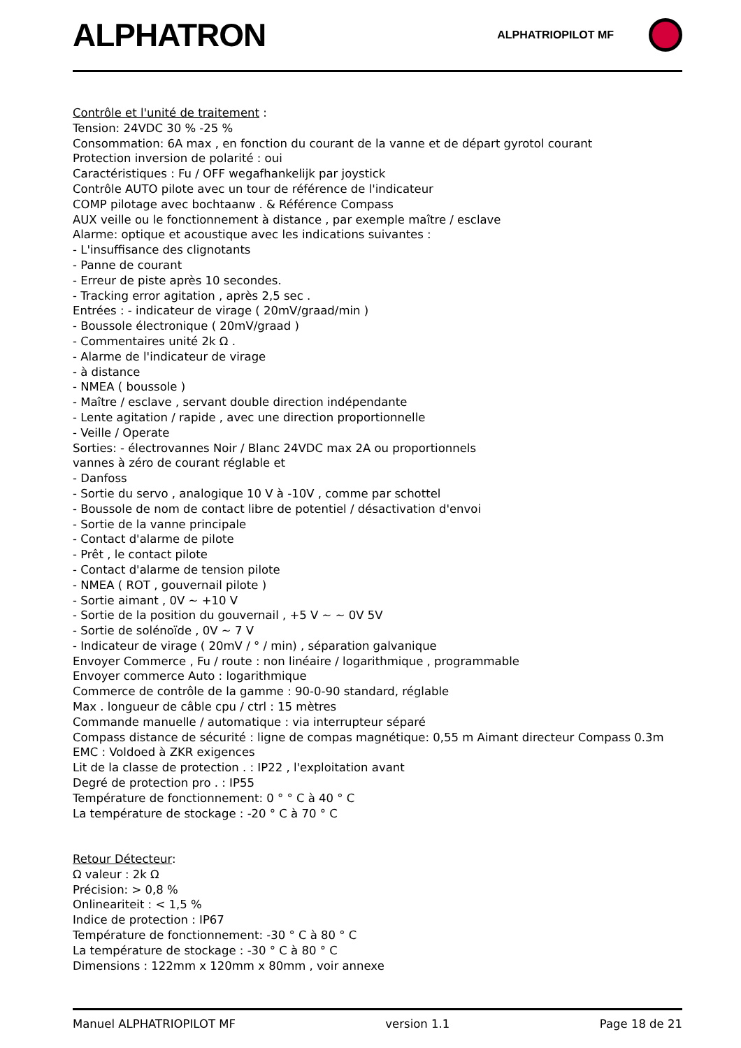ALPHATRON
ALPHATRIOPILOT MF
Contrôle et l'unité de traitement :
Tension: 24VDC 30 % -25 %
Consommation: 6A max , en fonction du courant de la vanne et de départ gyrotol courant
Protection inversion de polarité : oui
Caractéristiques : Fu / OFF wegafhankelijk par joystick
Contrôle AUTO pilote avec un tour de référence de l'indicateur
COMP pilotage avec bochtaanw . & Référence Compass
AUX veille ou le fonctionnement à distance , par exemple maître / esclave
Alarme: optique et acoustique avec les indications suivantes :
- L'insuffisance des clignotants
- Panne de courant
- Erreur de piste après 10 secondes.
- Tracking error agitation , après 2,5 sec .
Entrées : - indicateur de virage ( 20mV/graad/min )
- Boussole électronique ( 20mV/graad )
- Commentaires unité 2k Ω .
- Alarme de l'indicateur de virage
- à distance
- NMEA ( boussole )
- Maître / esclave , servant double direction indépendante
- Lente agitation / rapide , avec une direction proportionnelle
- Veille / Operate
Sorties: - électrovannes Noir / Blanc 24VDC max 2A ou proportionnels
vannes à zéro de courant réglable et
- Danfoss
- Sortie du servo , analogique 10 V à -10V , comme par schottel
- Boussole de nom de contact libre de potentiel / désactivation d'envoi
- Sortie de la vanne principale
- Contact d'alarme de pilote
- Prêt , le contact pilote
- Contact d'alarme de tension pilote
- NMEA ( ROT , gouvernail pilote )
- Sortie aimant , 0V ~ +10 V
- Sortie de la position du gouvernail , +5 V ~ ~ 0V 5V
- Sortie de solénoïde , 0V ~ 7 V
- Indicateur de virage ( 20mV / ° / min) , séparation galvanique
Envoyer Commerce , Fu / route : non linéaire / logarithmique , programmable
Envoyer commerce Auto : logarithmique
Commerce de contrôle de la gamme : 90-0-90 standard, réglable
Max . longueur de câble cpu / ctrl : 15 mètres
Commande manuelle / automatique : via interrupteur séparé
Compass distance de sécurité : ligne de compas magnétique: 0,55 m Aimant directeur Compass 0.3m
EMC : Voldoed à ZKR exigences
Lit de la classe de protection . : IP22 , l'exploitation avant
Degré de protection pro . : IP55
Température de fonctionnement: 0 ° ° C à 40 ° C
La température de stockage : -20 ° C à 70 ° C
Retour Détecteur:
Ω valeur : 2k Ω
Précision: > 0,8 %
Onlineariteit : < 1,5 %
Indice de protection : IP67
Température de fonctionnement: -30 ° C à 80 ° C
La température de stockage : -30 ° C à 80 ° C
Dimensions : 122mm x 120mm x 80mm , voir annexe
Manuel ALPHATRIOPILOT MF version 1.1 Page 18 de 21